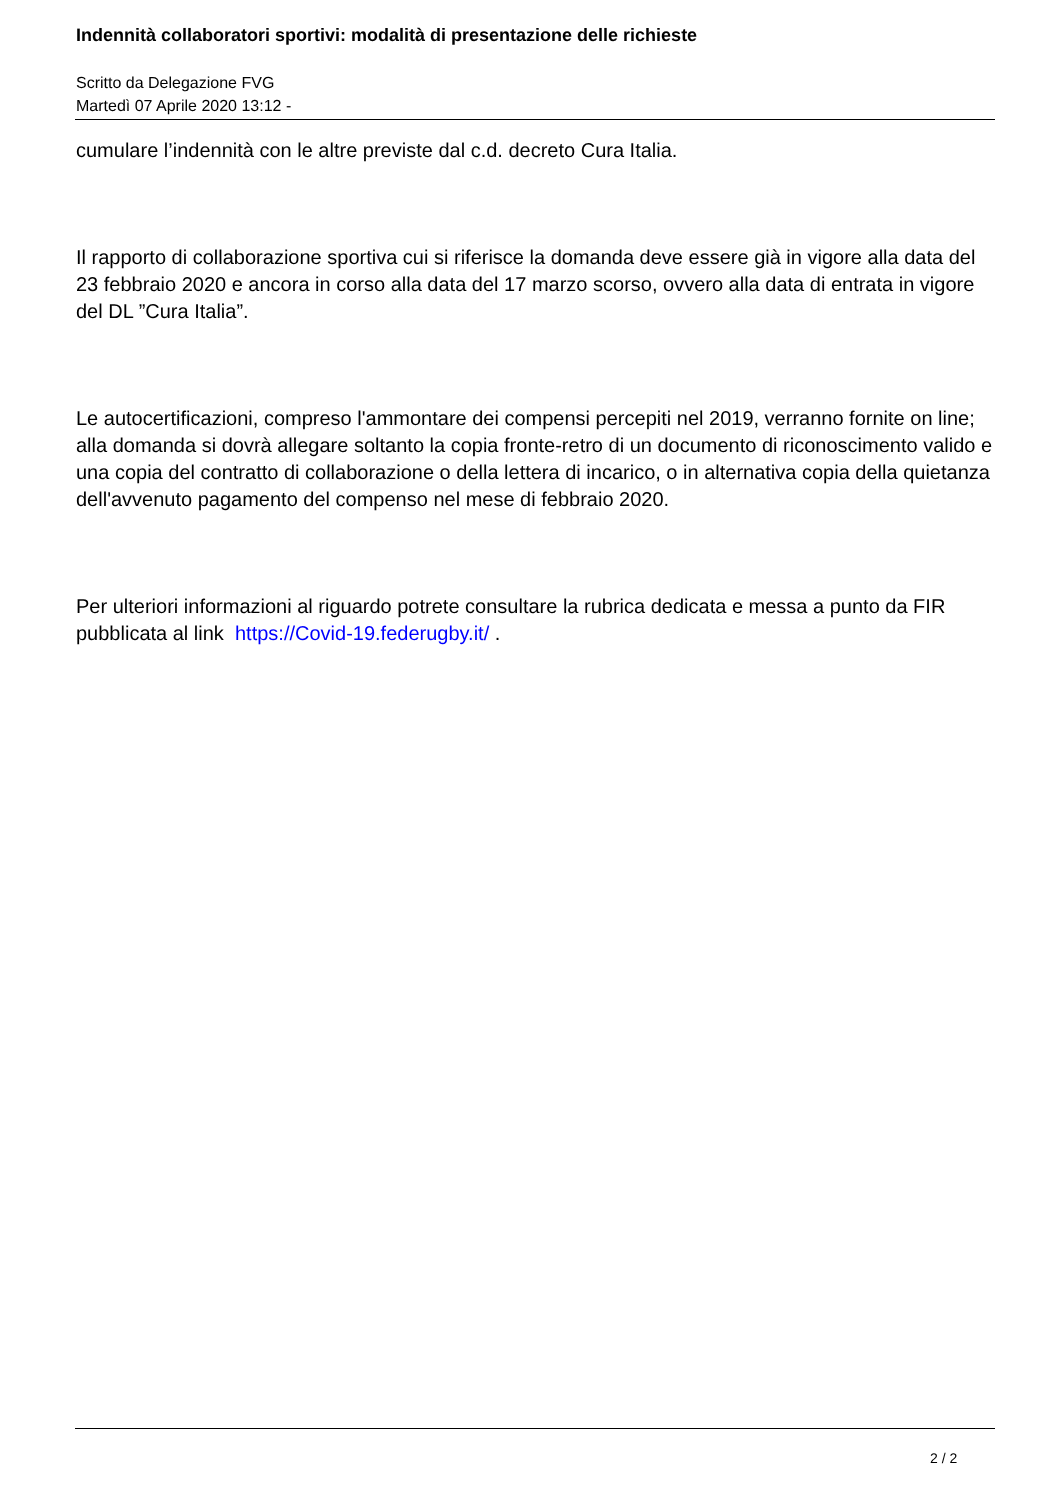Indennità collaboratori sportivi: modalità di presentazione delle richieste
Scritto da Delegazione FVG
Martedì 07 Aprile 2020 13:12 -
cumulare l’indennità con le altre previste dal c.d. decreto Cura Italia.
Il rapporto di collaborazione sportiva cui si riferisce la domanda deve essere già in vigore alla data del 23 febbraio 2020 e ancora in corso alla data del 17 marzo scorso, ovvero alla data di entrata in vigore del DL ”Cura Italia”.
Le autocertificazioni, compreso l'ammontare dei compensi percepiti nel 2019, verranno fornite on line; alla domanda si dovrà allegare soltanto la copia fronte-retro di un documento di riconoscimento valido e una copia del contratto di collaborazione o della lettera di incarico, o in alternativa copia della quietanza dell'avvenuto pagamento del compenso nel mese di febbraio 2020.
Per ulteriori informazioni al riguardo potrete consultare la rubrica dedicata e messa a punto da FIR pubblicata al link https://Covid-19.federugby.it/ .
2 / 2